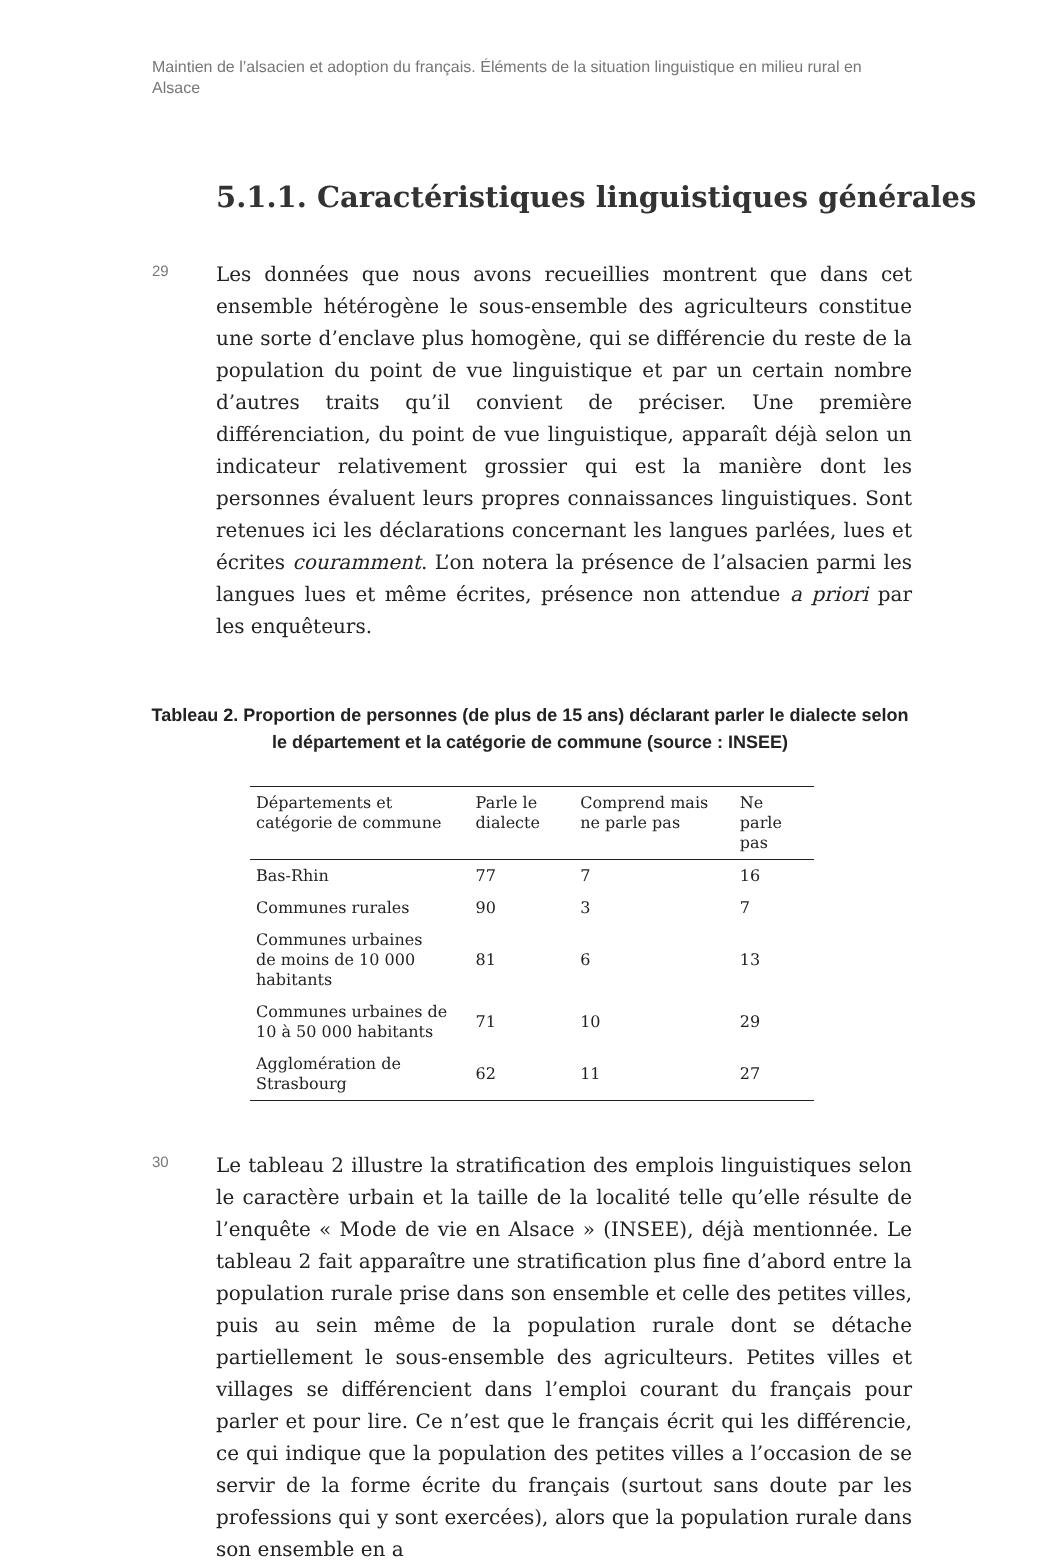Maintien de l’alsacien et adoption du français. Éléments de la situation linguistique en milieu rural en Alsace
5.1.1. Caractéristiques linguistiques générales
29
Les données que nous avons recueillies montrent que dans cet ensemble hétérogène le sous-ensemble des agriculteurs constitue une sorte d’enclave plus homogène, qui se différencie du reste de la population du point de vue linguistique et par un certain nombre d’autres traits qu’il convient de préciser. Une première différenciation, du point de vue linguistique, apparaît déjà selon un indicateur relativement grossier qui est la manière dont les personnes évaluent leurs propres connaissances linguistiques. Sont retenues ici les déclarations concernant les langues parlées, lues et écrites couramment. L’on notera la présence de l’alsacien parmi les langues lues et même écrites, présence non attendue a priori par les enquêteurs.
Tableau 2. Proportion de personnes (de plus de 15 ans) déclarant parler le dialecte selon le département et la catégorie de commune (source : INSEE)
| Départements et catégorie de commune | Parle le dialecte | Comprend mais ne parle pas | Ne parle pas |
| --- | --- | --- | --- |
| Bas-Rhin | 77 | 7 | 16 |
| Communes rurales | 90 | 3 | 7 |
| Communes urbaines de moins de 10 000 habitants | 81 | 6 | 13 |
| Communes urbaines de 10 à 50 000 habitants | 71 | 10 | 29 |
| Agglomération de Strasbourg | 62 | 11 | 27 |
30
Le tableau 2 illustre la stratification des emplois linguistiques selon le caractère urbain et la taille de la localité telle qu’elle résulte de l’enquête « Mode de vie en Alsace » (INSEE), déjà mentionnée. Le tableau 2 fait apparaître une stratification plus fine d’abord entre la population rurale prise dans son ensemble et celle des petites villes, puis au sein même de la population rurale dont se détache partiellement le sous-ensemble des agriculteurs. Petites villes et villages se différencient dans l’emploi courant du français pour parler et pour lire. Ce n’est que le français écrit qui les différencie, ce qui indique que la population des petites villes a l’occasion de se servir de la forme écrite du français (surtout sans doute par les professions qui y sont exercées), alors que la population rurale dans son ensemble en a